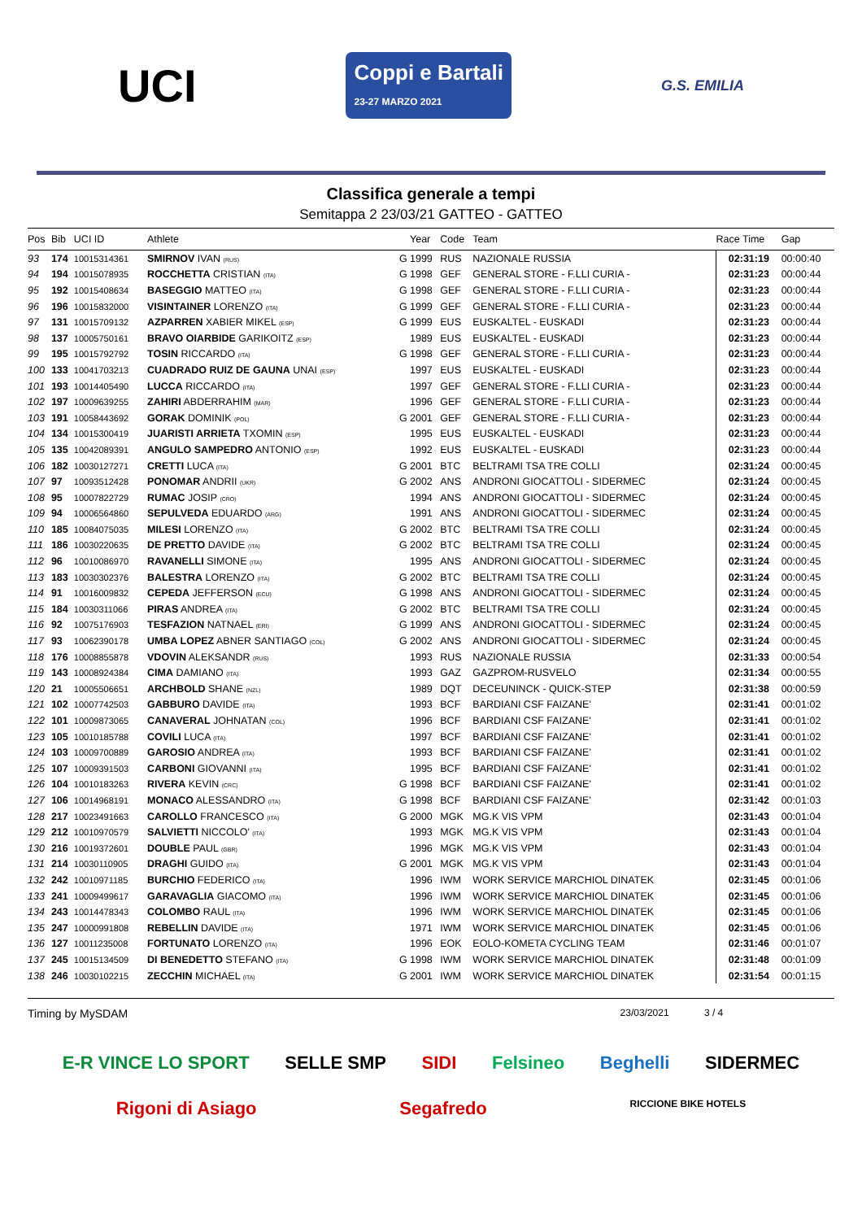UCI
Coppi e Bartali
23-27 MARZO 2021
G.S. EMILIA
Classifica generale a tempi
Semitappa 2 23/03/21 GATTEO - GATTEO
| Pos | Bib | UCI ID | Athlete | | Year | Code | Team | Race Time | Gap |
| --- | --- | --- | --- | --- | --- | --- | --- | --- | --- |
| 93 | 174 | 10015314361 | SMIRNOV IVAN (RUS) | G | 1999 | RUS | NAZIONALE RUSSIA | 02:31:19 | 00:00:40 |
| 94 | 194 | 10015078935 | ROCCHETTA CRISTIAN (ITA) | G | 1998 | GEF | GENERAL STORE - F.LLI CURIA - | 02:31:23 | 00:00:44 |
| 95 | 192 | 10015408634 | BASEGGIO MATTEO (ITA) | G | 1998 | GEF | GENERAL STORE - F.LLI CURIA - | 02:31:23 | 00:00:44 |
| 96 | 196 | 10015832000 | VISINTAINER LORENZO (ITA) | G | 1999 | GEF | GENERAL STORE - F.LLI CURIA - | 02:31:23 | 00:00:44 |
| 97 | 131 | 10015709132 | AZPARREN XABIER MIKEL (ESP) | G | 1999 | EUS | EUSKALTEL - EUSKADI | 02:31:23 | 00:00:44 |
| 98 | 137 | 10005750161 | BRAVO OIARBIDE GARIKOITZ (ESP) | | 1989 | EUS | EUSKALTEL - EUSKADI | 02:31:23 | 00:00:44 |
| 99 | 195 | 10015792792 | TOSIN RICCARDO (ITA) | G | 1998 | GEF | GENERAL STORE - F.LLI CURIA - | 02:31:23 | 00:00:44 |
| 100 | 133 | 10041703213 | CUADRADO RUIZ DE GAUNA UNAI (ESP) | | 1997 | EUS | EUSKALTEL - EUSKADI | 02:31:23 | 00:00:44 |
| 101 | 193 | 10014405490 | LUCCA RICCARDO (ITA) | | 1997 | GEF | GENERAL STORE - F.LLI CURIA - | 02:31:23 | 00:00:44 |
| 102 | 197 | 10009639255 | ZAHIRI ABDERRAHIM (MAR) | | 1996 | GEF | GENERAL STORE - F.LLI CURIA - | 02:31:23 | 00:00:44 |
| 103 | 191 | 10058443692 | GORAK DOMINIK (POL) | G | 2001 | GEF | GENERAL STORE - F.LLI CURIA - | 02:31:23 | 00:00:44 |
| 104 | 134 | 10015300419 | JUARISTI ARRIETA TXOMIN (ESP) | | 1995 | EUS | EUSKALTEL - EUSKADI | 02:31:23 | 00:00:44 |
| 105 | 135 | 10042089391 | ANGULO SAMPEDRO ANTONIO (ESP) | | 1992 | EUS | EUSKALTEL - EUSKADI | 02:31:23 | 00:00:44 |
| 106 | 182 | 10030127271 | CRETTI LUCA (ITA) | G | 2001 | BTC | BELTRAMI TSA TRE COLLI | 02:31:24 | 00:00:45 |
| 107 | 97 | 10093512428 | PONOMAR ANDRII (UKR) | G | 2002 | ANS | ANDRONI GIOCATTOLI - SIDERMEC | 02:31:24 | 00:00:45 |
| 108 | 95 | 10007822729 | RUMAC JOSIP (CRO) | | 1994 | ANS | ANDRONI GIOCATTOLI - SIDERMEC | 02:31:24 | 00:00:45 |
| 109 | 94 | 10006564860 | SEPULVEDA EDUARDO (ARG) | | 1991 | ANS | ANDRONI GIOCATTOLI - SIDERMEC | 02:31:24 | 00:00:45 |
| 110 | 185 | 10084075035 | MILESI LORENZO (ITA) | G | 2002 | BTC | BELTRAMI TSA TRE COLLI | 02:31:24 | 00:00:45 |
| 111 | 186 | 10030220635 | DE PRETTO DAVIDE (ITA) | G | 2002 | BTC | BELTRAMI TSA TRE COLLI | 02:31:24 | 00:00:45 |
| 112 | 96 | 10010086970 | RAVANELLI SIMONE (ITA) | | 1995 | ANS | ANDRONI GIOCATTOLI - SIDERMEC | 02:31:24 | 00:00:45 |
| 113 | 183 | 10030302376 | BALESTRA LORENZO (ITA) | G | 2002 | BTC | BELTRAMI TSA TRE COLLI | 02:31:24 | 00:00:45 |
| 114 | 91 | 10016009832 | CEPEDA JEFFERSON (ECU) | G | 1998 | ANS | ANDRONI GIOCATTOLI - SIDERMEC | 02:31:24 | 00:00:45 |
| 115 | 184 | 10030311066 | PIRAS ANDREA (ITA) | G | 2002 | BTC | BELTRAMI TSA TRE COLLI | 02:31:24 | 00:00:45 |
| 116 | 92 | 10075176903 | TESFAZION NATNAEL (ERI) | G | 1999 | ANS | ANDRONI GIOCATTOLI - SIDERMEC | 02:31:24 | 00:00:45 |
| 117 | 93 | 10062390178 | UMBA LOPEZ ABNER SANTIAGO (COL) | G | 2002 | ANS | ANDRONI GIOCATTOLI - SIDERMEC | 02:31:24 | 00:00:45 |
| 118 | 176 | 10008855878 | VDOVIN ALEKSANDR (RUS) | | 1993 | RUS | NAZIONALE RUSSIA | 02:31:33 | 00:00:54 |
| 119 | 143 | 10008924384 | CIMA DAMIANO (ITA) | | 1993 | GAZ | GAZPROM-RUSVELO | 02:31:34 | 00:00:55 |
| 120 | 21 | 10005506651 | ARCHBOLD SHANE (NZL) | | 1989 | DQT | DECEUNINCK - QUICK-STEP | 02:31:38 | 00:00:59 |
| 121 | 102 | 10007742503 | GABBURO DAVIDE (ITA) | | 1993 | BCF | BARDIANI CSF FAIZANE' | 02:31:41 | 00:01:02 |
| 122 | 101 | 10009873065 | CANAVERAL JOHNATAN (COL) | | 1996 | BCF | BARDIANI CSF FAIZANE' | 02:31:41 | 00:01:02 |
| 123 | 105 | 10010185788 | COVILI LUCA (ITA) | | 1997 | BCF | BARDIANI CSF FAIZANE' | 02:31:41 | 00:01:02 |
| 124 | 103 | 10009700889 | GAROSIO ANDREA (ITA) | | 1993 | BCF | BARDIANI CSF FAIZANE' | 02:31:41 | 00:01:02 |
| 125 | 107 | 10009391503 | CARBONI GIOVANNI (ITA) | | 1995 | BCF | BARDIANI CSF FAIZANE' | 02:31:41 | 00:01:02 |
| 126 | 104 | 10010183263 | RIVERA KEVIN (CRC) | G | 1998 | BCF | BARDIANI CSF FAIZANE' | 02:31:41 | 00:01:02 |
| 127 | 106 | 10014968191 | MONACO ALESSANDRO (ITA) | G | 1998 | BCF | BARDIANI CSF FAIZANE' | 02:31:42 | 00:01:03 |
| 128 | 217 | 10023491663 | CAROLLO FRANCESCO (ITA) | G | 2000 | MGK | MG.K VIS VPM | 02:31:43 | 00:01:04 |
| 129 | 212 | 10010970579 | SALVIETTI NICCOLO' (ITA) | | 1993 | MGK | MG.K VIS VPM | 02:31:43 | 00:01:04 |
| 130 | 216 | 10019372601 | DOUBLE PAUL (GBR) | | 1996 | MGK | MG.K VIS VPM | 02:31:43 | 00:01:04 |
| 131 | 214 | 10030110905 | DRAGHI GUIDO (ITA) | G | 2001 | MGK | MG.K VIS VPM | 02:31:43 | 00:01:04 |
| 132 | 242 | 10010971185 | BURCHIO FEDERICO (ITA) | | 1996 | IWM | WORK SERVICE MARCHIOL DINATEK | 02:31:45 | 00:01:06 |
| 133 | 241 | 10009499617 | GARAVAGLIA GIACOMO (ITA) | | 1996 | IWM | WORK SERVICE MARCHIOL DINATEK | 02:31:45 | 00:01:06 |
| 134 | 243 | 10014478343 | COLOMBO RAUL (ITA) | | 1996 | IWM | WORK SERVICE MARCHIOL DINATEK | 02:31:45 | 00:01:06 |
| 135 | 247 | 10000991808 | REBELLIN DAVIDE (ITA) | | 1971 | IWM | WORK SERVICE MARCHIOL DINATEK | 02:31:45 | 00:01:06 |
| 136 | 127 | 10011235008 | FORTUNATO LORENZO (ITA) | | 1996 | EOK | EOLO-KOMETA CYCLING TEAM | 02:31:46 | 00:01:07 |
| 137 | 245 | 10015134509 | DI BENEDETTO STEFANO (ITA) | G | 1998 | IWM | WORK SERVICE MARCHIOL DINATEK | 02:31:48 | 00:01:09 |
| 138 | 246 | 10030102215 | ZECCHIN MICHAEL (ITA) | G | 2001 | IWM | WORK SERVICE MARCHIOL DINATEK | 02:31:54 | 00:01:15 |
Timing by MySDAM 23/03/2021 3 / 4
E-R VINCE LO SPORT SELLE SMP SIDI Felsineo Beghelli SIDERMEC Rigoni di Asiago Segafredo RICCIONE BIKE HOTELS